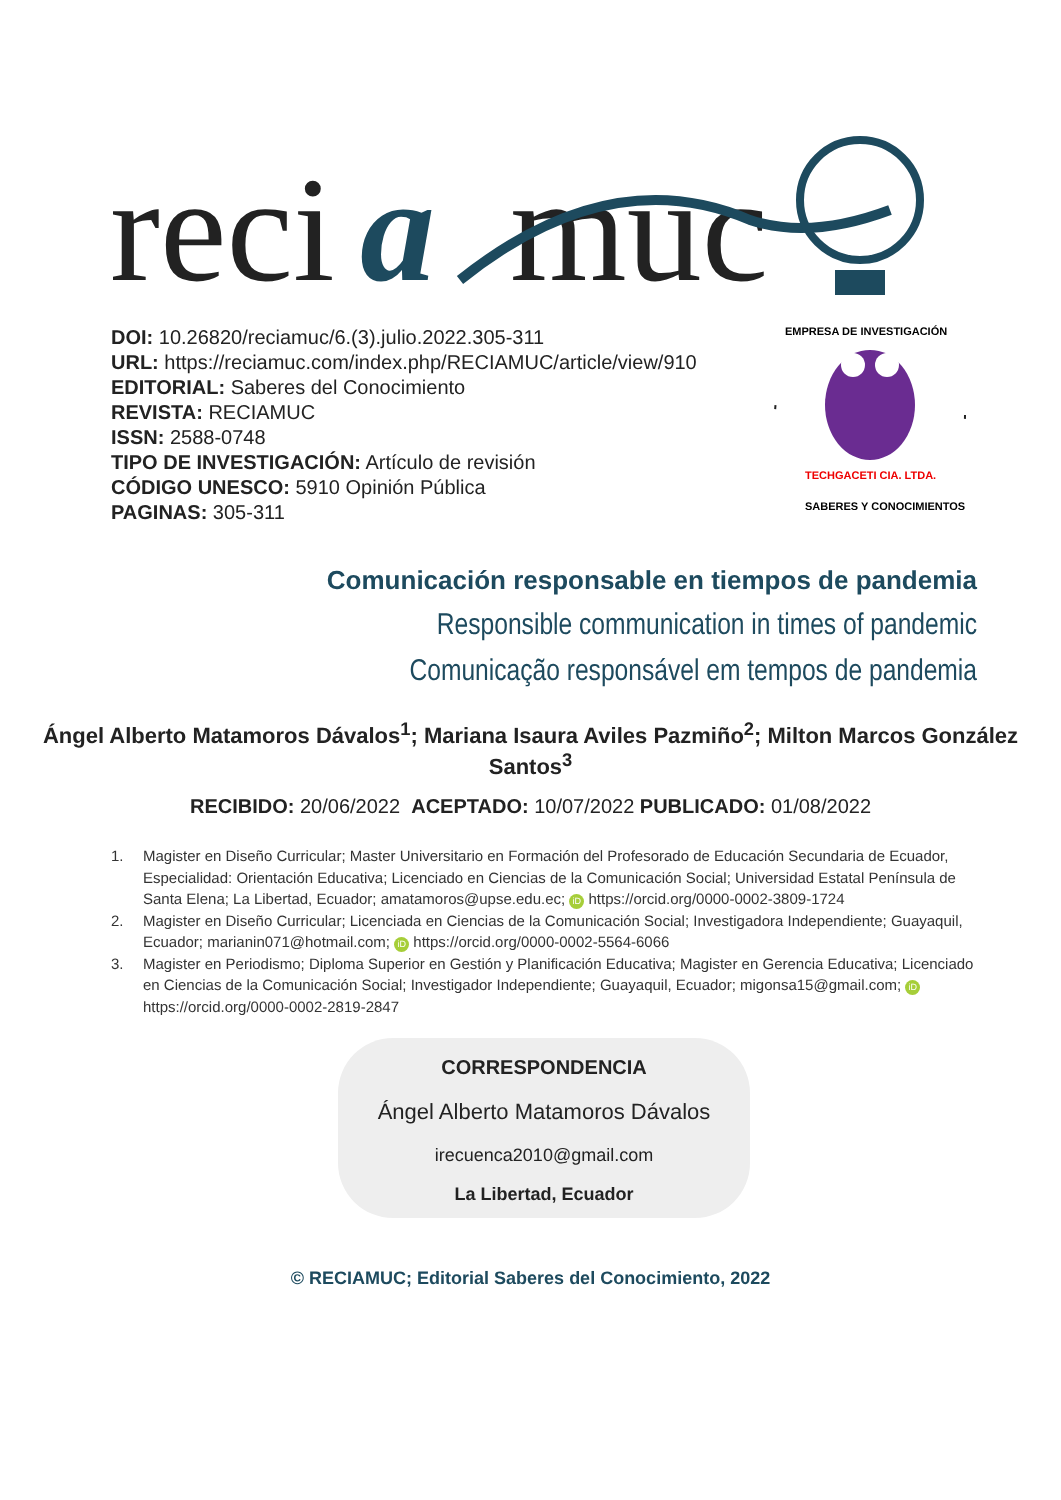reci
a
muc
DOI: 10.26820/reciamuc/6.(3).julio.2022.305-311
URL: https://reciamuc.com/index.php/RECIAMUC/article/view/910
EDITORIAL: Saberes del Conocimiento
REVISTA: RECIAMUC
ISSN: 2588-0748
TIPO DE INVESTIGACIÓN: Artículo de revisión
CÓDIGO UNESCO: 5910 Opinión Pública
PAGINAS: 305-311
EMPRESA DE INVESTIGACIÓN
TECHGACETI CIA. LTDA.
SABERES Y CONOCIMIENTOS
Comunicación responsable en tiempos de pandemia
Responsible communication in times of pandemic
Comunicação responsável em tempos de pandemia
Ángel Alberto Matamoros Dávalos<sup>1</sup>; Mariana Isaura Aviles Pazmiño<sup>2</sup>; Milton Marcos González Santos<sup>3</sup>
RECIBIDO: 20/06/2022 ACEPTADO: 10/07/2022 PUBLICADO: 01/08/2022
1. Magister en Diseño Curricular; Master Universitario en Formación del Profesorado de Educación Secundaria de Ecuador, Especialidad: Orientación Educativa; Licenciado en Ciencias de la Comunicación Social; Universidad Estatal Península de Santa Elena; La Libertad, Ecuador; amatamoros@upse.edu.ec; iD https://orcid.org/0000-0002-3809-1724
2. Magister en Diseño Curricular; Licenciada en Ciencias de la Comunicación Social; Investigadora Independiente; Guayaquil, Ecuador; marianin071@hotmail.com; iD https://orcid.org/0000-0002-5564-6066
3. Magister en Periodismo; Diploma Superior en Gestión y Planificación Educativa; Magister en Gerencia Educativa; Licenciado en Ciencias de la Comunicación Social; Investigador Independiente; Guayaquil, Ecuador; migonsa15@gmail.com; iD https://orcid.org/0000-0002-2819-2847
CORRESPONDENCIA
Ángel Alberto Matamoros Dávalos
irecuenca2010@gmail.com
La Libertad, Ecuador
© RECIAMUC; Editorial Saberes del Conocimiento, 2022